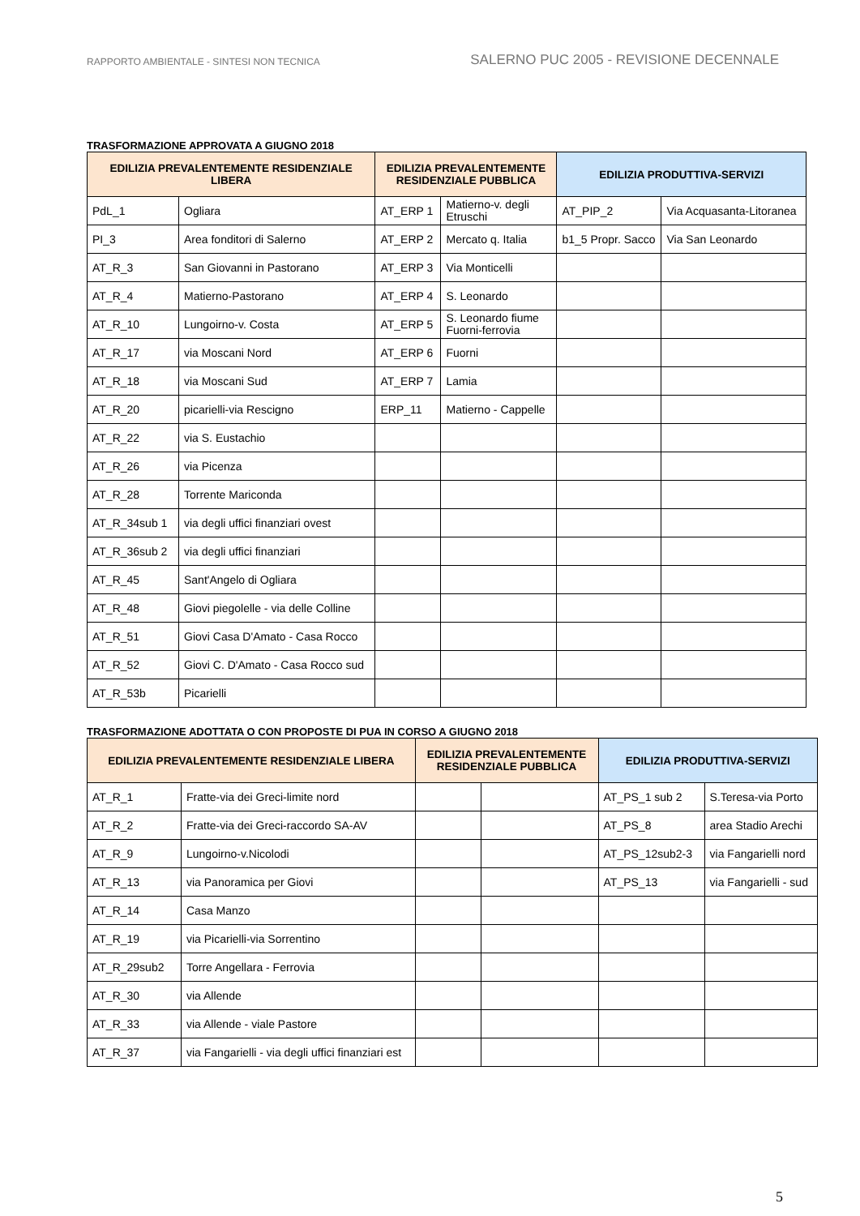RAPPORTO AMBIENTALE - SINTESI NON TECNICA
SALERNO PUC 2005 - REVISIONE DECENNALE
TRASFORMAZIONE APPROVATA A GIUGNO 2018
| EDILIZIA PREVALENTEMENTE RESIDENZIALE LIBERA | | EDILIZIA PREVALENTEMENTE RESIDENZIALE PUBBLICA | | EDILIZIA PRODUTTIVA-SERVIZI | |
| --- | --- | --- | --- | --- | --- |
| PdL_1 | Ogliara | AT_ERP 1 | Matierno-v. degli Etruschi | AT_PIP_2 | Via Acquasanta-Litoranea |
| PI_3 | Area fonditori di Salerno | AT_ERP 2 | Mercato q. Italia | b1_5 Propr. Sacco | Via San Leonardo |
| AT_R_3 | San Giovanni in Pastorano | AT_ERP 3 | Via Monticelli | | |
| AT_R_4 | Matierno-Pastorano | AT_ERP 4 | S. Leonardo | | |
| AT_R_10 | Lungoirno-v. Costa | AT_ERP 5 | S. Leonardo fiume Fuorni-ferrovia | | |
| AT_R_17 | via Moscani Nord | AT_ERP 6 | Fuorni | | |
| AT_R_18 | via Moscani Sud | AT_ERP 7 | Lamia | | |
| AT_R_20 | picarielli-via Rescigno | ERP_11 | Matierno - Cappelle | | |
| AT_R_22 | via S. Eustachio | | | | |
| AT_R_26 | via Picenza | | | | |
| AT_R_28 | Torrente Mariconda | | | | |
| AT_R_34sub 1 | via degli uffici finanziari ovest | | | | |
| AT_R_36sub 2 | via degli uffici finanziari | | | | |
| AT_R_45 | Sant'Angelo di Ogliara | | | | |
| AT_R_48 | Giovi piegolelle - via delle Colline | | | | |
| AT_R_51 | Giovi Casa D'Amato - Casa Rocco | | | | |
| AT_R_52 | Giovi C. D'Amato - Casa Rocco sud | | | | |
| AT_R_53b | Picarielli | | | | |
TRASFORMAZIONE ADOTTATA O CON PROPOSTE DI PUA IN CORSO A GIUGNO 2018
| EDILIZIA PREVALENTEMENTE RESIDENZIALE LIBERA | | EDILIZIA PREVALENTEMENTE RESIDENZIALE PUBBLICA | | EDILIZIA PRODUTTIVA-SERVIZI | |
| --- | --- | --- | --- | --- | --- |
| AT_R_1 | Fratte-via dei Greci-limite nord | | | AT_PS_1 sub 2 | S.Teresa-via Porto |
| AT_R_2 | Fratte-via dei Greci-raccordo SA-AV | | | AT_PS_8 | area Stadio Arechi |
| AT_R_9 | Lungoirno-v.Nicolodi | | | AT_PS_12sub2-3 | via Fangarielli nord |
| AT_R_13 | via Panoramica per Giovi | | | AT_PS_13 | via Fangarielli - sud |
| AT_R_14 | Casa Manzo | | | | |
| AT_R_19 | via Picarielli-via Sorrentino | | | | |
| AT_R_29sub2 | Torre Angellara - Ferrovia | | | | |
| AT_R_30 | via Allende | | | | |
| AT_R_33 | via Allende - viale Pastore | | | | |
| AT_R_37 | via Fangarielli - via degli uffici finanziari est | | | | |
5